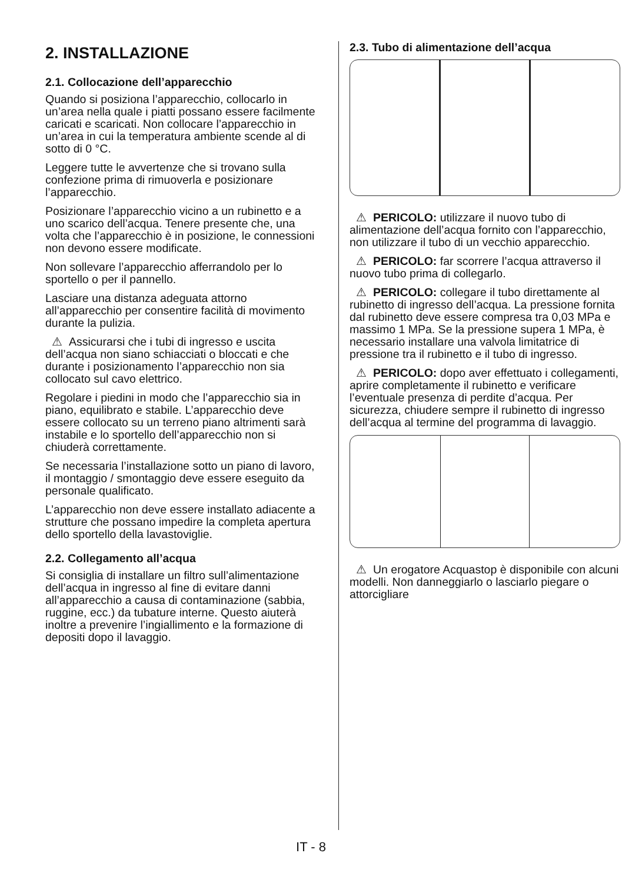2. INSTALLAZIONE
2.1. Collocazione dell’apparecchio
Quando si posiziona l’apparecchio, collocarlo in un’area nella quale i piatti possano essere facilmente caricati e scaricati. Non collocare l’apparecchio in un’area in cui la temperatura ambiente scende al di sotto di 0 °C.
Leggere tutte le avvertenze che si trovano sulla confezione prima di rimuoverla e posizionare l’apparecchio.
Posizionare l’apparecchio vicino a un rubinetto e a uno scarico dell’acqua. Tenere presente che, una volta che l’apparecchio è in posizione, le connessioni non devono essere modificate.
Non sollevare l’apparecchio afferrandolo per lo sportello o per il pannello.
Lasciare una distanza adeguata attorno all’apparecchio per consentire facilità di movimento durante la pulizia.
⚠ Assicurarsi che i tubi di ingresso e uscita dell’acqua non siano schiacciati o bloccati e che durante i posizionamento l’apparecchio non sia collocato sul cavo elettrico.
Regolare i piedini in modo che l’apparecchio sia in piano, equilibrato e stabile. L’apparecchio deve essere collocato su un terreno piano altrimenti sarà instabile e lo sportello dell’apparecchio non si chiuderà correttamente.
Se necessaria l’installazione sotto un piano di lavoro, il montaggio / smontaggio deve essere eseguito da personale qualificato.
L’apparecchio non deve essere installato adiacente a strutture che possano impedire la completa apertura dello sportello della lavastoviglie.
2.2. Collegamento all’acqua
Si consiglia di installare un filtro sull’alimentazione dell’acqua in ingresso al fine di evitare danni all’apparecchio a causa di contaminazione (sabbia, ruggine, ecc.) da tubature interne. Questo aiuterà inoltre a prevenire l’ingiallimento e la formazione di depositi dopo il lavaggio.
2.3. Tubo di alimentazione dell’acqua
⚠ PERICOLO: utilizzare il nuovo tubo di alimentazione dell’acqua fornito con l’apparecchio, non utilizzare il tubo di un vecchio apparecchio.
⚠ PERICOLO: far scorrere l’acqua attraverso il nuovo tubo prima di collegarlo.
⚠ PERICOLO: collegare il tubo direttamente al rubinetto di ingresso dell’acqua. La pressione fornita dal rubinetto deve essere compresa tra 0,03 MPa e massimo 1 MPa. Se la pressione supera 1 MPa, è necessario installare una valvola limitatrice di pressione tra il rubinetto e il tubo di ingresso.
⚠ PERICOLO: dopo aver effettuato i collegamenti, aprire completamente il rubinetto e verificare l’eventuale presenza di perdite d’acqua. Per sicurezza, chiudere sempre il rubinetto di ingresso dell’acqua al termine del programma di lavaggio.
⚠ Un erogatore Acquastop è disponibile con alcuni modelli. Non danneggiarlo o lasciarlo piegare o attorcigliare
IT - 8